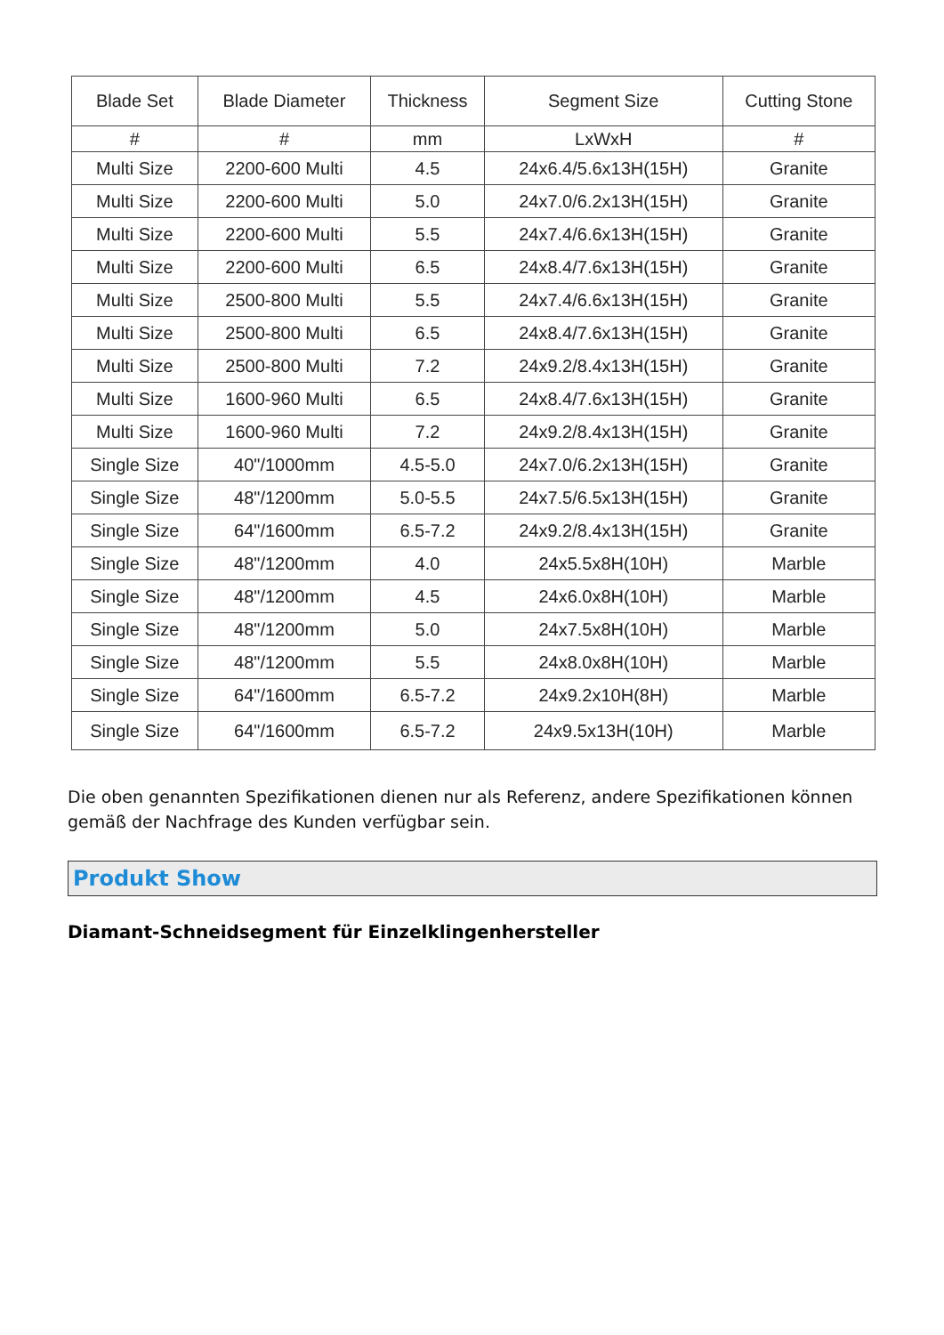| Blade Set | Blade Diameter | Thickness | Segment Size | Cutting Stone |
| --- | --- | --- | --- | --- |
| # | # | mm | LxWxH | # |
| Multi Size | 2200-600 Multi | 4.5 | 24x6.4/5.6x13H(15H) | Granite |
| Multi Size | 2200-600 Multi | 5.0 | 24x7.0/6.2x13H(15H) | Granite |
| Multi Size | 2200-600 Multi | 5.5 | 24x7.4/6.6x13H(15H) | Granite |
| Multi Size | 2200-600 Multi | 6.5 | 24x8.4/7.6x13H(15H) | Granite |
| Multi Size | 2500-800 Multi | 5.5 | 24x7.4/6.6x13H(15H) | Granite |
| Multi Size | 2500-800 Multi | 6.5 | 24x8.4/7.6x13H(15H) | Granite |
| Multi Size | 2500-800 Multi | 7.2 | 24x9.2/8.4x13H(15H) | Granite |
| Multi Size | 1600-960 Multi | 6.5 | 24x8.4/7.6x13H(15H) | Granite |
| Multi Size | 1600-960 Multi | 7.2 | 24x9.2/8.4x13H(15H) | Granite |
| Single Size | 40"/1000mm | 4.5-5.0 | 24x7.0/6.2x13H(15H) | Granite |
| Single Size | 48"/1200mm | 5.0-5.5 | 24x7.5/6.5x13H(15H) | Granite |
| Single Size | 64"/1600mm | 6.5-7.2 | 24x9.2/8.4x13H(15H) | Granite |
| Single Size | 48"/1200mm | 4.0 | 24x5.5x8H(10H) | Marble |
| Single Size | 48"/1200mm | 4.5 | 24x6.0x8H(10H) | Marble |
| Single Size | 48"/1200mm | 5.0 | 24x7.5x8H(10H) | Marble |
| Single Size | 48"/1200mm | 5.5 | 24x8.0x8H(10H) | Marble |
| Single Size | 64"/1600mm | 6.5-7.2 | 24x9.2x10H(8H) | Marble |
| Single Size | 64"/1600mm | 6.5-7.2 | 24x9.5x13H(10H) | Marble |
Die oben genannten Spezifikationen dienen nur als Referenz, andere Spezifikationen können gemäß der Nachfrage des Kunden verfügbar sein.
Produkt Show
Diamant-Schneidsegment für Einzelklingenhersteller